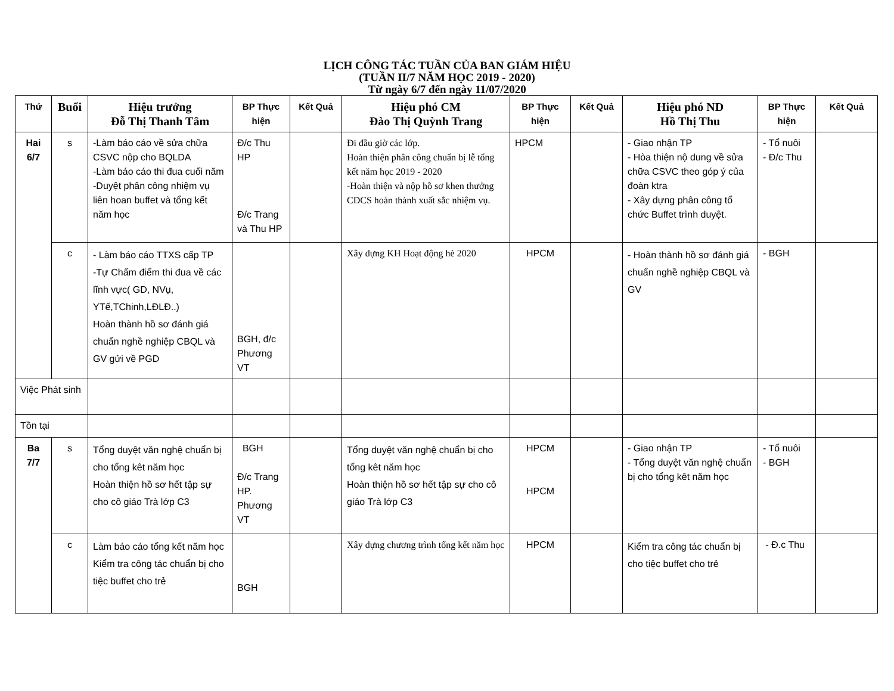LỊCH CÔNG TÁC TUẦN CỦA BAN GIÁM HIỆU
(TUẦN II/7 NĂM HỌC 2019 - 2020)
Từ ngày 6/7 đến ngày 11/07/2020
| Thứ | Buổi | Hiệu trưởng Đỗ Thị Thanh Tâm | BP Thực hiện | Kết Quả | Hiệu phó CM Đào Thị Quỳnh Trang | BP Thực hiện | Kết Quả | Hiệu phó ND Hồ Thị Thu | BP Thực hiện | Kết Quả |
| --- | --- | --- | --- | --- | --- | --- | --- | --- | --- | --- |
| Hai 6/7 | s | -Làm báo cáo về sửa chữa CSVC nộp cho BQLDA -Làm báo cáo thi đua cuối năm -Duyệt phân công nhiệm vụ liên hoan buffet và tổng kết năm học | Đ/c Thu HP Đ/c Trang và Thu HP | | Đi đầu giờ các lớp. Hoàn thiện phân công chuẩn bị lễ tổng kết năm học 2019 - 2020 -Hoàn thiện và nộp hồ sơ khen thưởng CĐCS hoàn thành xuất sắc nhiệm vụ. | HPCM | | - Giao nhận TP - Hòa thiện nộ dung về sửa chữa CSVC theo góp ý của đoàn ktra - Xây dựng phân công tổ chức Buffet trình duyệt. | - Tổ nuôi - Đ/c Thu | |
| | c | - Làm báo cáo TTXS cấp TP -Tự Chấm điểm thi đua về các lĩnh vực( GD, NVụ, YTế,TChinh,LĐLĐ..) Hoàn thành hồ sơ đánh giá chuẩn nghề nghiệp CBQL và GV gửi về PGD | BGH, đ/c Phương VT | | Xây dựng KH Hoạt động hè 2020 | HPCM | | - Hoàn thành hồ sơ đánh giá chuẩn nghề nghiệp CBQL và GV | - BGH | |
| Việc Phát sinh | | | | | | | | | | |
| Tồn tại | | | | | | | | | | |
| Ba 7/7 | s | Tổng duyệt văn nghệ chuẩn bị cho tổng kêt năm học Hoàn thiện hồ sơ hết tập sự cho cô giáo Trà lớp C3 | BGH Đ/c Trang HP. Phương VT | | Tổng duyệt văn nghệ chuẩn bị cho tổng kêt năm học Hoàn thiện hồ sơ hết tập sự cho cô giáo Trà lớp C3 | HPCM HPCM | | - Giao nhận TP - Tổng duyệt văn nghệ chuẩn bị cho tổng kêt năm học | - Tổ nuôi - BGH | |
| | c | Làm báo cáo tổng kết năm học Kiểm tra công tác chuẩn bị cho tiệc buffet cho trẻ | BGH | | Xây dựng chương trình tổng kết năm học | HPCM | | Kiểm tra công tác chuẩn bị cho tiệc buffet cho trẻ | - Đ.c Thu | |